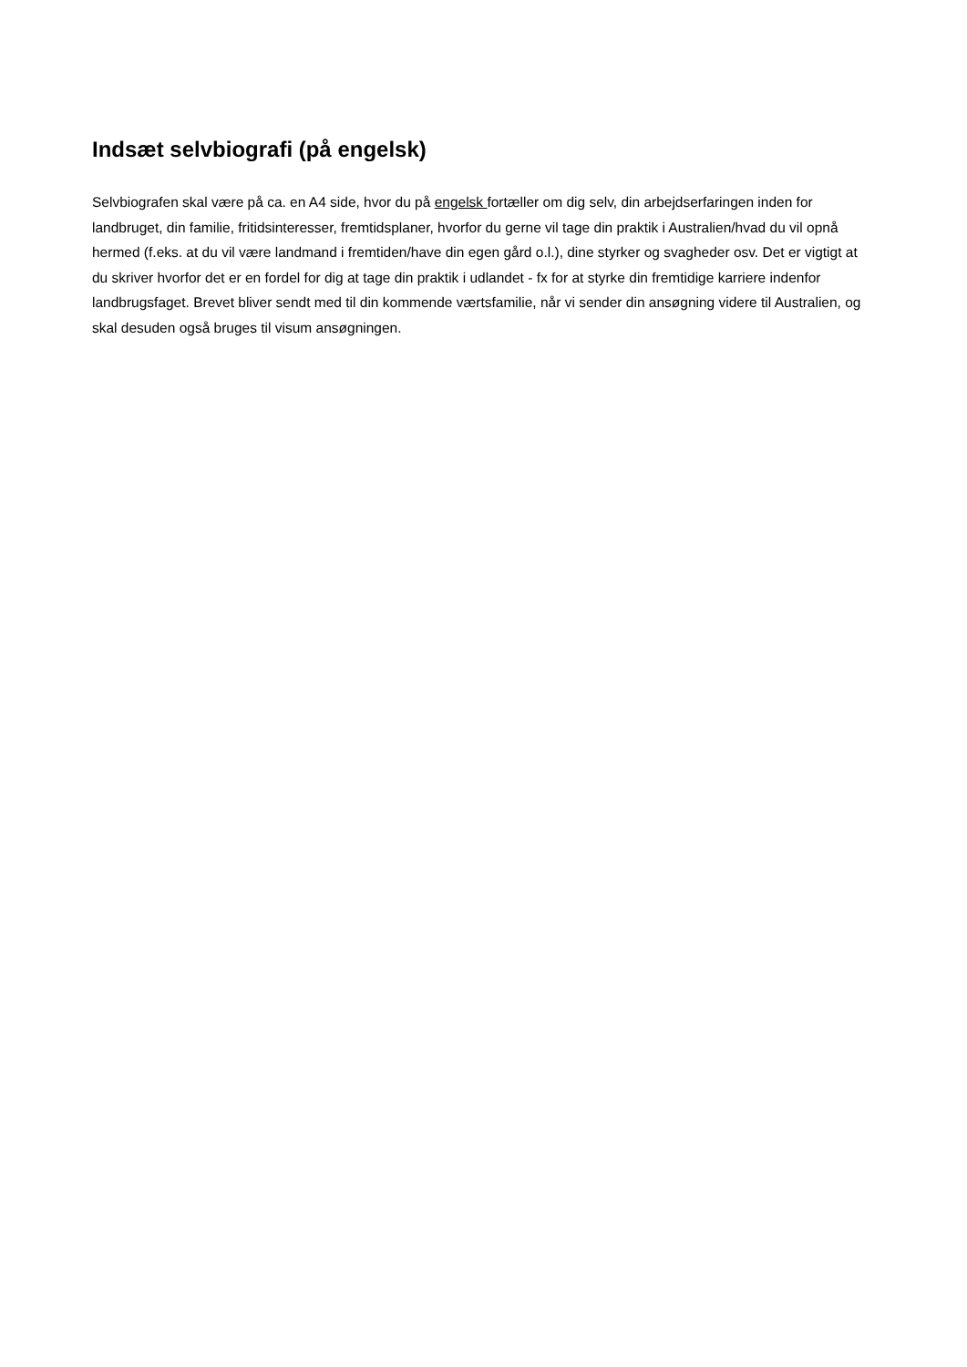Indsæt selvbiografi (på engelsk)
Selvbiografen skal være på ca. en A4 side, hvor du på engelsk fortæller om dig selv, din arbejdserfaringen inden for landbruget, din familie, fritidsinteresser, fremtidsplaner, hvorfor du gerne vil tage din praktik i Australien/hvad du vil opnå hermed (f.eks. at du vil være landmand i fremtiden/have din egen gård o.l.), dine styrker og svagheder osv. Det er vigtigt at du skriver hvorfor det er en fordel for dig at tage din praktik i udlandet - fx for at styrke din fremtidige karriere indenfor landbrugsfaget. Brevet bliver sendt med til din kommende værtsfamilie, når vi sender din ansøgning videre til Australien, og skal desuden også bruges til visum ansøgningen.